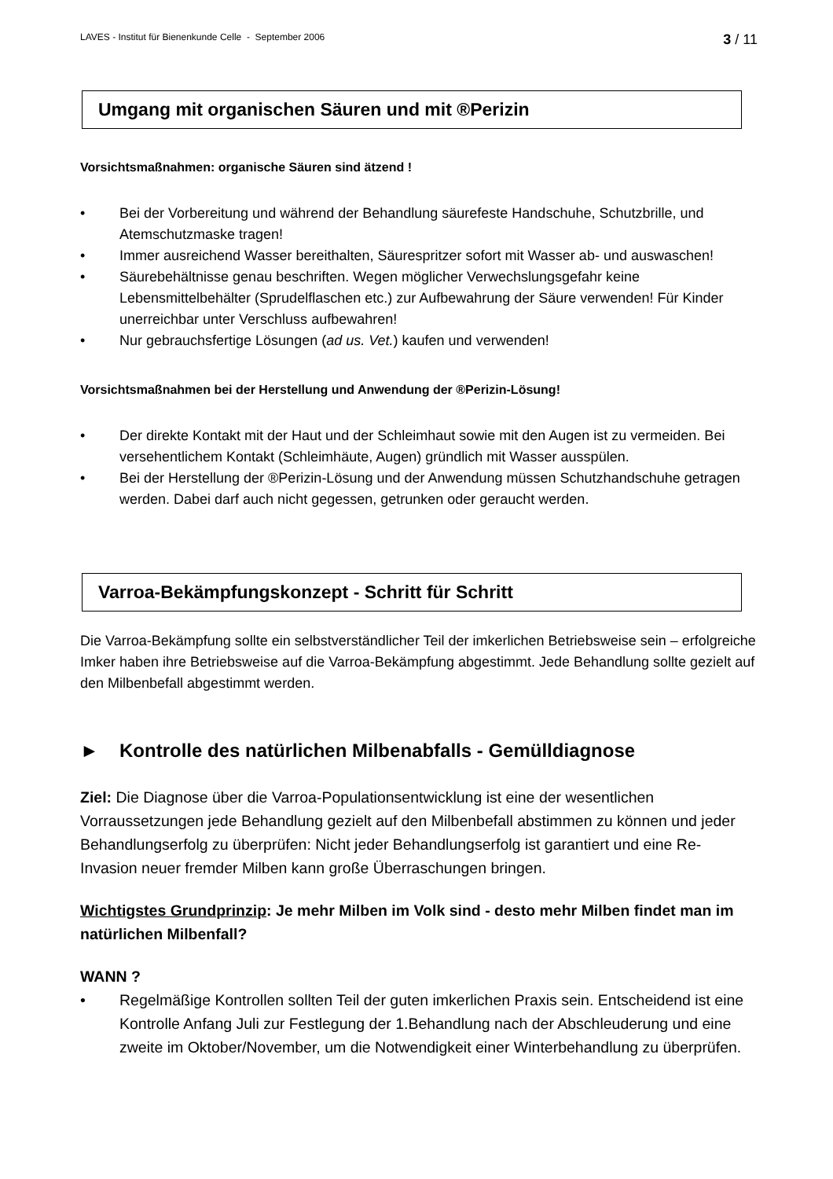LAVES - Institut für Bienenkunde Celle - September 2006 3 / 11
Umgang mit organischen Säuren und mit ®Perizin
Vorsichtsmaßnahmen: organische Säuren sind ätzend !
• Bei der Vorbereitung und während der Behandlung säurefeste Handschuhe, Schutzbrille, und Atemschutzmaske tragen!
• Immer ausreichend Wasser bereithalten, Säurespritzer sofort mit Wasser ab- und auswaschen!
• Säurebehältnisse genau beschriften. Wegen möglicher Verwechslungsgefahr keine Lebensmittelbehälter (Sprudelflaschen etc.) zur Aufbewahrung der Säure verwenden! Für Kinder unerreichbar unter Verschluss aufbewahren!
• Nur gebrauchsfertige Lösungen (ad us. Vet.) kaufen und verwenden!
Vorsichtsmaßnahmen bei der Herstellung und Anwendung der ®Perizin-Lösung!
• Der direkte Kontakt mit der Haut und der Schleimhaut sowie mit den Augen ist zu vermeiden. Bei versehentlichem Kontakt (Schleimhäute, Augen) gründlich mit Wasser ausspülen.
• Bei der Herstellung der ®Perizin-Lösung und der Anwendung müssen Schutzhandschuhe getragen werden. Dabei darf auch nicht gegessen, getrunken oder geraucht werden.
Varroa-Bekämpfungskonzept - Schritt für Schritt
Die Varroa-Bekämpfung sollte ein selbstverständlicher Teil der imkerlichen Betriebsweise sein – erfolgreiche Imker haben ihre Betriebsweise auf die Varroa-Bekämpfung abgestimmt. Jede Behandlung sollte gezielt auf den Milbenbefall abgestimmt werden.
► Kontrolle des natürlichen Milbenabfalls - Gemülldiagnose
Ziel: Die Diagnose über die Varroa-Populationsentwicklung ist eine der wesentlichen Vorraussetzungen jede Behandlung gezielt auf den Milbenbefall abstimmen zu können und jeder Behandlungserfolg zu überprüfen: Nicht jeder Behandlungserfolg ist garantiert und eine Re-Invasion neuer fremder Milben kann große Überraschungen bringen.
Wichtigstes Grundprinzip: Je mehr Milben im Volk sind - desto mehr Milben findet man im natürlichen Milbenfall?
WANN ?
• Regelmäßige Kontrollen sollten Teil der guten imkerlichen Praxis sein. Entscheidend ist eine Kontrolle Anfang Juli zur Festlegung der 1.Behandlung nach der Abschleuderung und eine zweite im Oktober/November, um die Notwendigkeit einer Winterbehandlung zu überprüfen.